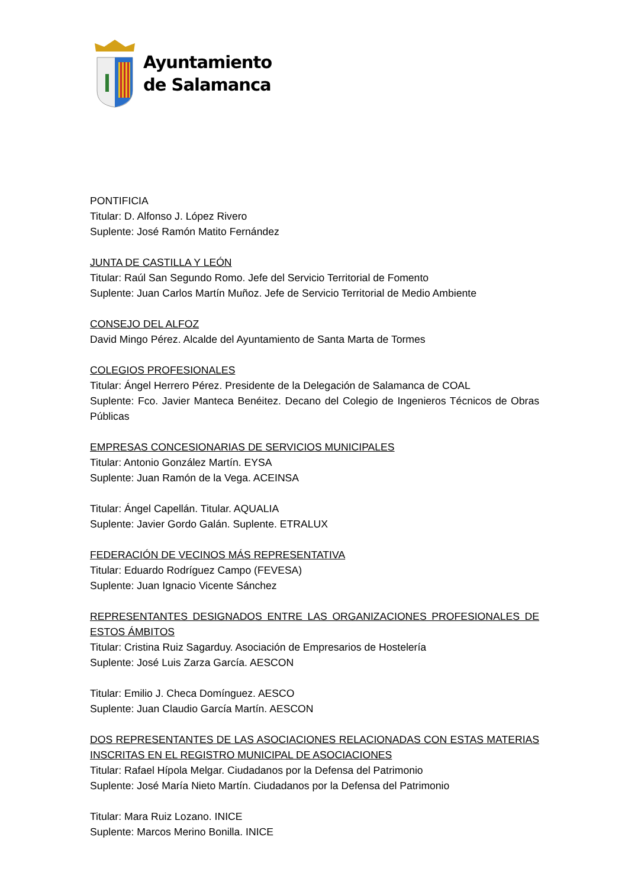Ayuntamiento
de Salamanca
PONTIFICIA
Titular: D. Alfonso J. López Rivero
Suplente: José Ramón Matito Fernández
JUNTA DE CASTILLA Y LEÓN
Titular: Raúl San Segundo Romo. Jefe del Servicio Territorial de Fomento
Suplente: Juan Carlos Martín Muñoz. Jefe de Servicio Territorial de Medio Ambiente
CONSEJO DEL ALFOZ
David Mingo Pérez. Alcalde del Ayuntamiento de Santa Marta de Tormes
COLEGIOS PROFESIONALES
Titular: Ángel Herrero Pérez. Presidente de la Delegación de Salamanca de COAL
Suplente: Fco. Javier Manteca Benéitez. Decano del Colegio de Ingenieros Técnicos de Obras Públicas
EMPRESAS CONCESIONARIAS DE SERVICIOS MUNICIPALES
Titular: Antonio González Martín. EYSA
Suplente: Juan Ramón de la Vega. ACEINSA
Titular: Ángel Capellán. Titular. AQUALIA
Suplente: Javier Gordo Galán. Suplente. ETRALUX
FEDERACIÓN DE VECINOS MÁS REPRESENTATIVA
Titular: Eduardo Rodríguez Campo (FEVESA)
Suplente: Juan Ignacio Vicente Sánchez
REPRESENTANTES DESIGNADOS ENTRE LAS ORGANIZACIONES PROFESIONALES DE ESTOS ÁMBITOS
Titular: Cristina Ruiz Sagarduy. Asociación de Empresarios de Hostelería
Suplente: José Luis Zarza García. AESCON
Titular: Emilio J. Checa Domínguez. AESCO
Suplente: Juan Claudio García Martín. AESCON
DOS REPRESENTANTES DE LAS ASOCIACIONES RELACIONADAS CON ESTAS MATERIAS INSCRITAS EN EL REGISTRO MUNICIPAL DE ASOCIACIONES
Titular: Rafael Hípola Melgar. Ciudadanos por la Defensa del Patrimonio
Suplente: José María Nieto Martín. Ciudadanos por la Defensa del Patrimonio
Titular: Mara Ruiz Lozano. INICE
Suplente: Marcos Merino Bonilla. INICE